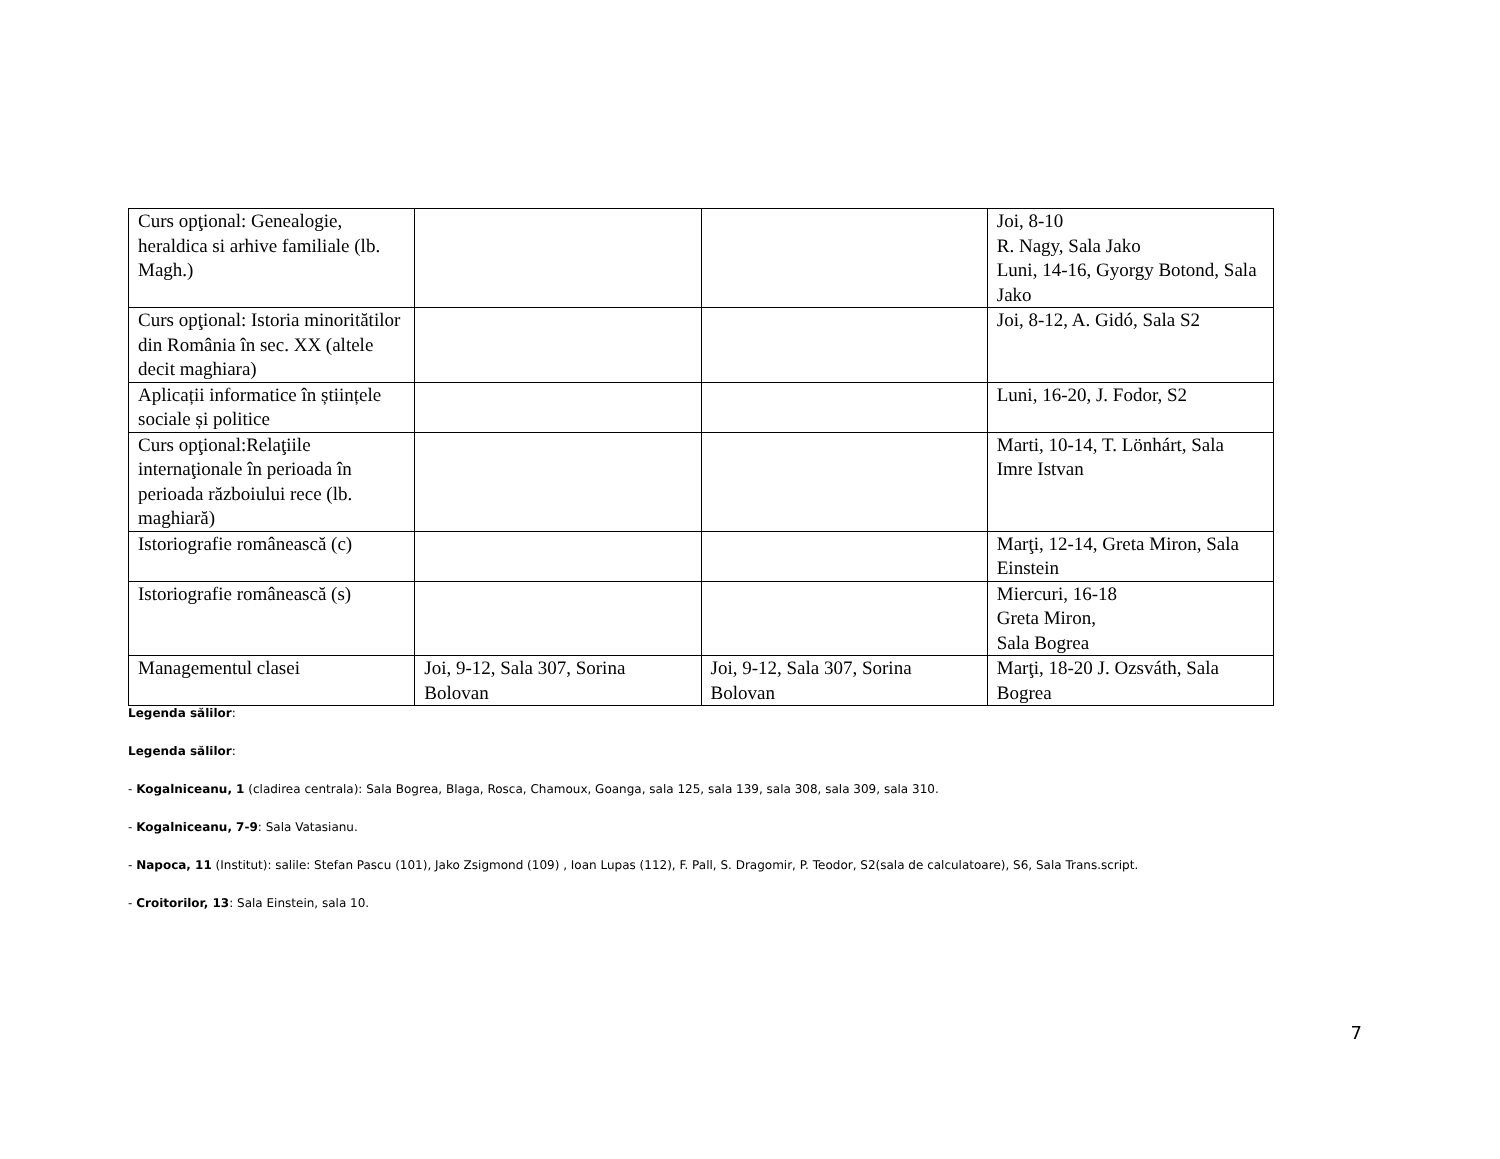| Curs opţional: Genealogie, heraldica si arhive familiale (lb. Magh.) | | | Joi, 8-10 R. Nagy, Sala Jako Luni, 14-16, Gyorgy Botond, Sala Jako |
| Curs opţional: Istoria minoritătilor din România în sec. XX (altele decit maghiara) | | | Joi, 8-12, A. Gidó, Sala S2 |
| Aplicații informatice în științele sociale și politice | | | Luni, 16-20, J. Fodor, S2 |
| Curs opţional:Relaţiile internaţionale în perioada în perioada războiului rece (lb. maghiară) | | | Marti, 10-14, T. Lönhárt, Sala Imre Istvan |
| Istoriografie românească (c) | | | Marţi, 12-14, Greta Miron, Sala Einstein |
| Istoriografie românească (s) | | | Miercuri, 16-18 Greta Miron, Sala Bogrea |
| Managementul clasei | Joi, 9-12, Sala 307, Sorina Bolovan | Joi, 9-12, Sala 307, Sorina Bolovan | Marţi, 18-20 J. Ozsváth, Sala Bogrea |
Legenda sălilor:
Legenda sălilor:
- Kogalniceanu, 1 (cladirea centrala): Sala Bogrea, Blaga, Rosca, Chamoux, Goanga, sala 125, sala 139, sala 308, sala 309, sala 310.
- Kogalniceanu, 7-9: Sala Vatasianu.
- Napoca, 11 (Institut): salile: Stefan Pascu (101), Jako Zsigmond (109) , Ioan Lupas (112), F. Pall, S. Dragomir, P. Teodor, S2(sala de calculatoare), S6, Sala Trans.script.
- Croitorilor, 13: Sala Einstein, sala 10.
7